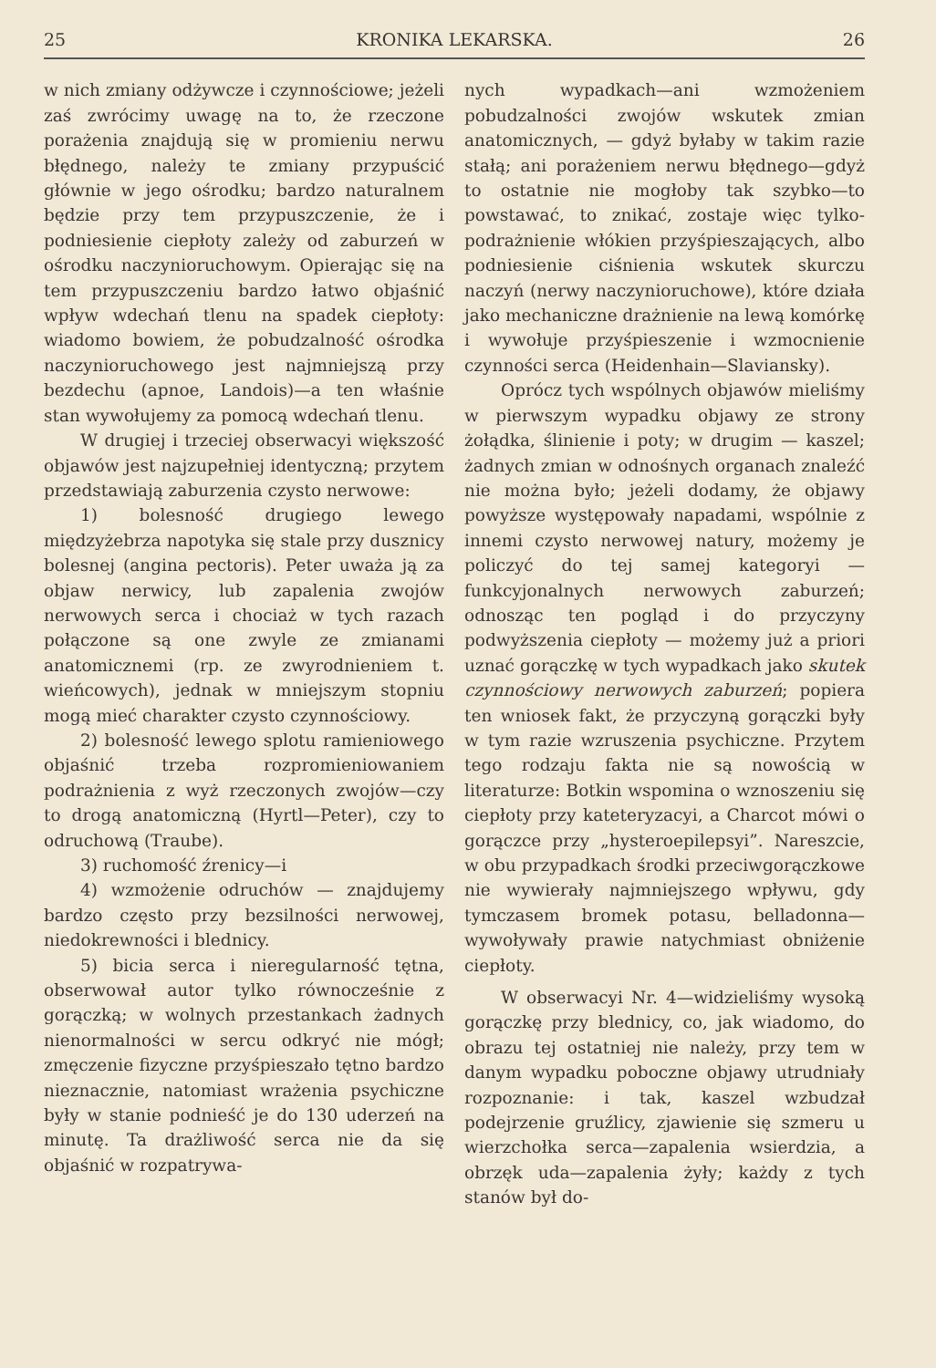25 KRONIKA LEKARSKA. 26
w nich zmiany odżywcze i czynnościowe; jeżeli zaś zwrócimy uwagę na to, że rzeczone porażenia znajdują się w promieniu nerwu błędnego, należy te zmiany przypuścić głównie w jego ośrodku; bardzo naturalnem będzie przy tem przypuszczenie, że i podniesienie ciepłoty zależy od zaburzeń w ośrodku naczynioruchowym. Opierając się na tem przypuszczeniu bardzo łatwo objaśnić wpływ wdechań tlenu na spadek ciepłoty: wiadomo bowiem, że pobudzalność ośrodka naczynioruchowego jest najmniejszą przy bezdechu (apnoe, Landois)—a ten właśnie stan wywołujemy za pomocą wdechań tlenu.
W drugiej i trzeciej obserwacyi większość objawów jest najzupełniej identyczną; przytem przedstawiają zaburzenia czysto nerwowe:
1) bolesność drugiego lewego międzyżebrza napotyka się stale przy dusznicy bolesnej (angina pectoris). Peter uważa ją za objaw nerwicy, lub zapalenia zwojów nerwowych serca i chociaż w tych razach połączone są one zwyle ze zmianami anatomicznemi (rp. ze zwyrodnieniem t. wieńcowych), jednak w mniejszym stopniu mogą mieć charakter czysto czynnościowy.
2) bolesność lewego splotu ramieniowego objaśnić trzeba rozpromieniowaniem podrażnienia z wyż rzeczonych zwojów—czy to drogą anatomiczną (Hyrtl—Peter), czy to odruchową (Traube).
3) ruchomość źrenicy—i
4) wzmożenie odruchów — znajdujemy bardzo często przy bezsilności nerwowej, niedokrewności i blednicy.
5) bicia serca i nieregularność tętna, obserwował autor tylko równocześnie z gorączką; w wolnych przestankach żadnych nienormalności w sercu odkryć nie mógł; zmęczenie fizyczne przyśpieszało tętno bardzo nieznacznie, natomiast wrażenia psychiczne były w stanie podnieść je do 130 uderzeń na minutę. Ta drażliwość serca nie da się objaśnić w rozpatrywa-
nych wypadkach—ani wzmożeniem pobudzalności zwojów wskutek zmian anatomicznych, — gdyż byłaby w takim razie stałą; ani porażeniem nerwu błędnego—gdyż to ostatnie nie mogłoby tak szybko—to powstawać, to znikać, zostaje więc tylko-podrażnienie włókien przyśpieszających, albo podniesienie ciśnienia wskutek skurczu naczyń (nerwy naczynioruchowe), które działa jako mechaniczne drażnienie na lewą komórkę i wywołuje przyśpieszenie i wzmocnienie czynności serca (Heidenhain—Slaviansky).
Oprócz tych wspólnych objawów mieliśmy w pierwszym wypadku objawy ze strony żołądka, ślinienie i poty; w drugim — kaszel; żadnych zmian w odnośnych organach znaleźć nie można było; jeżeli dodamy, że objawy powyższe występowały napadami, wspólnie z innemi czysto nerwowej natury, możemy je policzyć do tej samej kategoryi — funkcyjonalnych nerwowych zaburzeń; odnosząc ten pogląd i do przyczyny podwyższenia ciepłoty — możemy już a priori uznać gorączkę w tych wypadkach jako skutek czynnościowy nerwowych zaburzeń; popiera ten wniosek fakt, że przyczyną gorączki były w tym razie wzruszenia psychiczne. Przytem tego rodzaju fakta nie są nowością w literaturze: Botkin wspomina o wznoszeniu się ciepłoty przy kateteryzacyi, a Charcot mówi o gorączce przy „hysteroepilepsyi”. Nareszcie, w obu przypadkach środki przeciwgorączkowe nie wywierały najmniejszego wpływu, gdy tymczasem bromek potasu, belladonna—wywoływały prawie natychmiast obniżenie ciepłoty.
W obserwacyi Nr. 4—widzieliśmy wysoką gorączkę przy blednicy, co, jak wiadomo, do obrazu tej ostatniej nie należy, przy tem w danym wypadku poboczne objawy utrudniały rozpoznanie: i tak, kaszel wzbudzał podejrzenie gruźlicy, zjawienie się szmeru u wierzchołka serca—zapalenia wsierdzia, a obrzęk uda—zapalenia żyły; każdy z tych stanów był do-